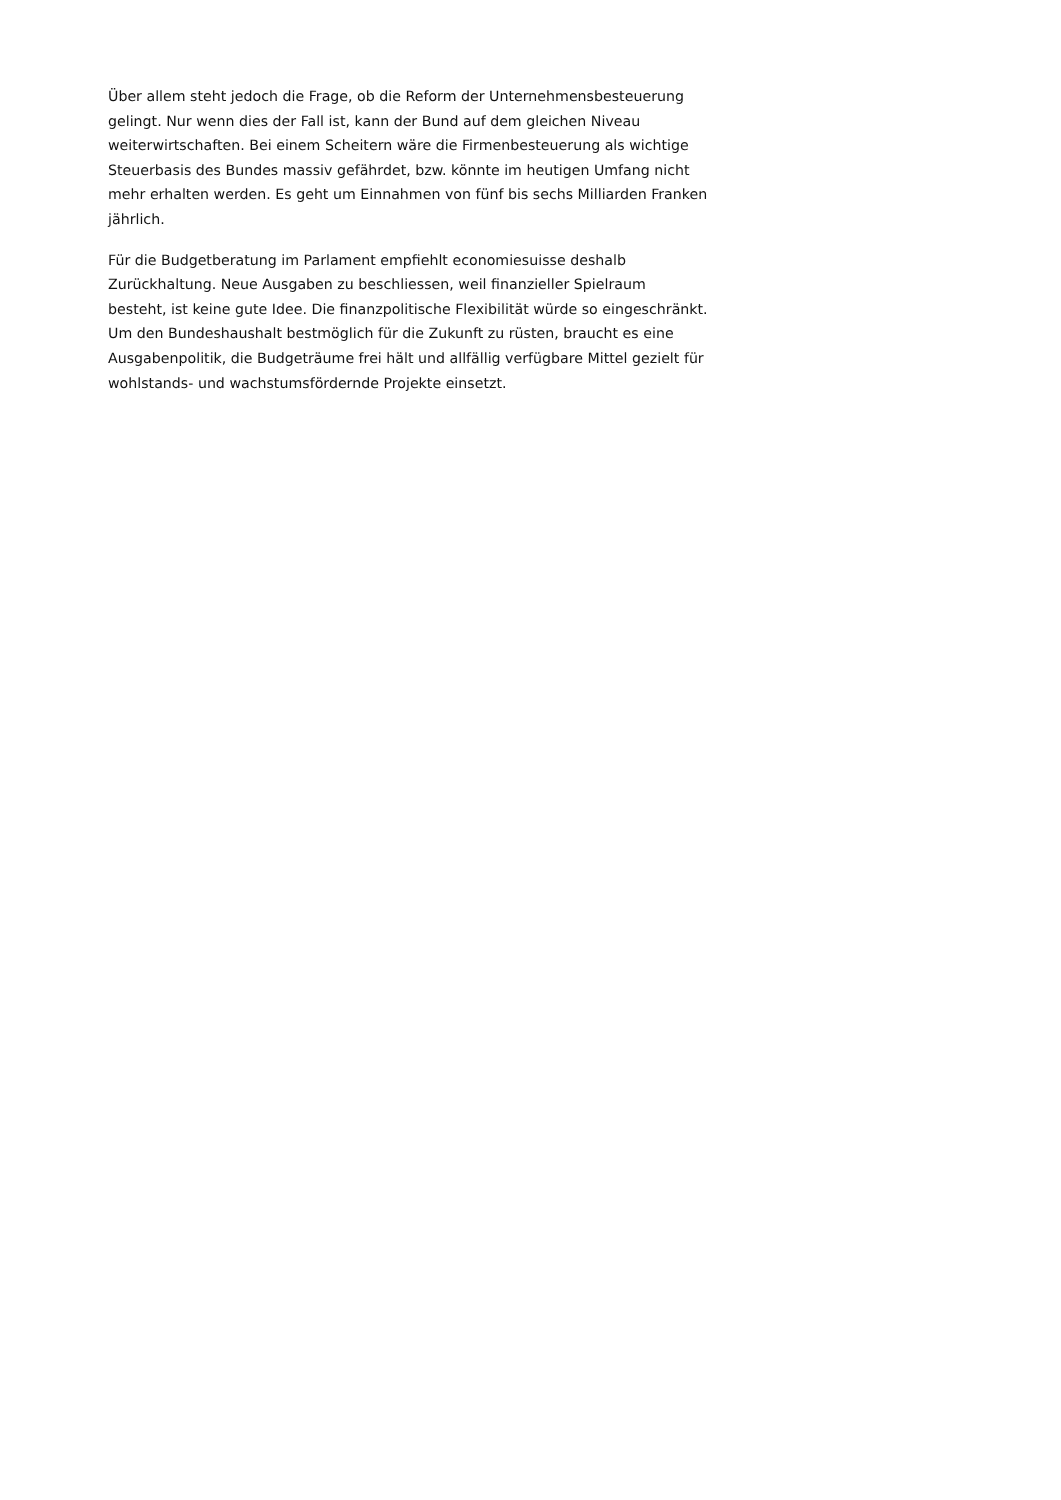Über allem steht jedoch die Frage, ob die Reform der Unternehmensbesteuerung gelingt. Nur wenn dies der Fall ist, kann der Bund auf dem gleichen Niveau weiterwirtschaften. Bei einem Scheitern wäre die Firmenbesteuerung als wichtige Steuerbasis des Bundes massiv gefährdet, bzw. könnte im heutigen Umfang nicht mehr erhalten werden. Es geht um Einnahmen von fünf bis sechs Milliarden Franken jährlich.
Für die Budgetberatung im Parlament empfiehlt economiesuisse deshalb Zurückhaltung. Neue Ausgaben zu beschliessen, weil finanzieller Spielraum besteht, ist keine gute Idee. Die finanzpolitische Flexibilität würde so eingeschränkt. Um den Bundeshaushalt bestmöglich für die Zukunft zu rüsten, braucht es eine Ausgabenpolitik, die Budgeträume frei hält und allfällig verfügbare Mittel gezielt für wohlstands- und wachstumsfördernde Projekte einsetzt.